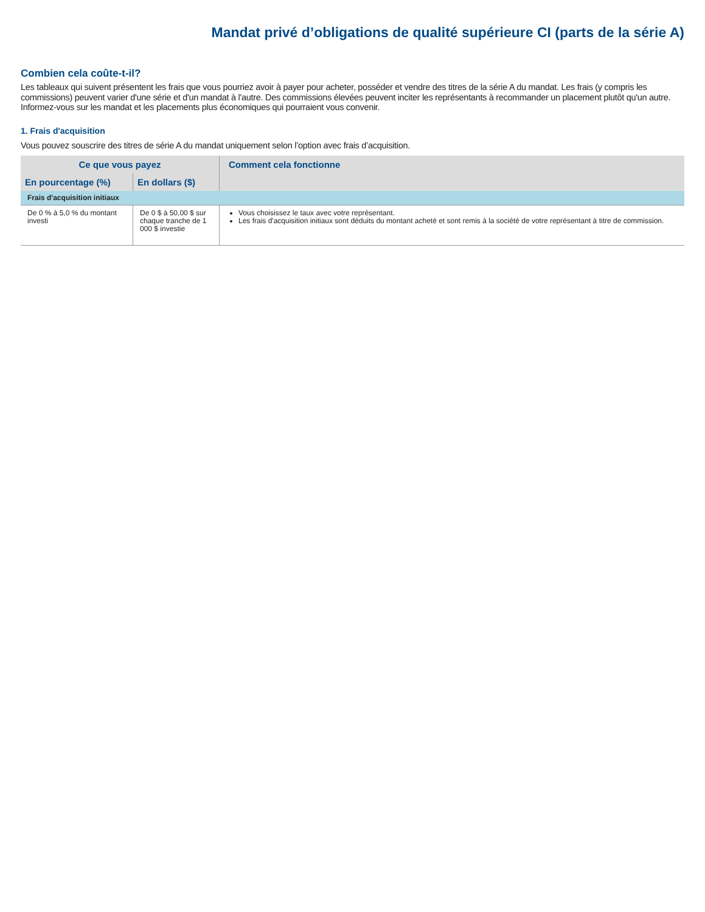Mandat privé d’obligations de qualité supérieure CI (parts de la série A)
Combien cela coûte-t-il?
Les tableaux qui suivent présentent les frais que vous pourriez avoir à payer pour acheter, posséder et vendre des titres de la série A du mandat. Les frais (y compris les commissions) peuvent varier d'une série et d'un mandat à l'autre. Des commissions élevées peuvent inciter les représentants à recommander un placement plutôt qu'un autre. Informez-vous sur les mandat et les placements plus économiques qui pourraient vous convenir.
1. Frais d'acquisition
Vous pouvez souscrire des titres de série A du mandat uniquement selon l’option avec frais d’acquisition.
| Ce que vous payez | | Comment cela fonctionne |
| --- | --- | --- |
| En pourcentage (%) | En dollars ($) | |
| Frais d'acquisition initiaux | | |
| De 0 % à 5,0 % du montant investi | De 0 $ à 50,00 $ sur chaque tranche de 1 000 $ investie | Vous choisissez le taux avec votre représentant. Les frais d'acquisition initiaux sont déduits du montant acheté et sont remis à la société de votre représentant à titre de commission. |